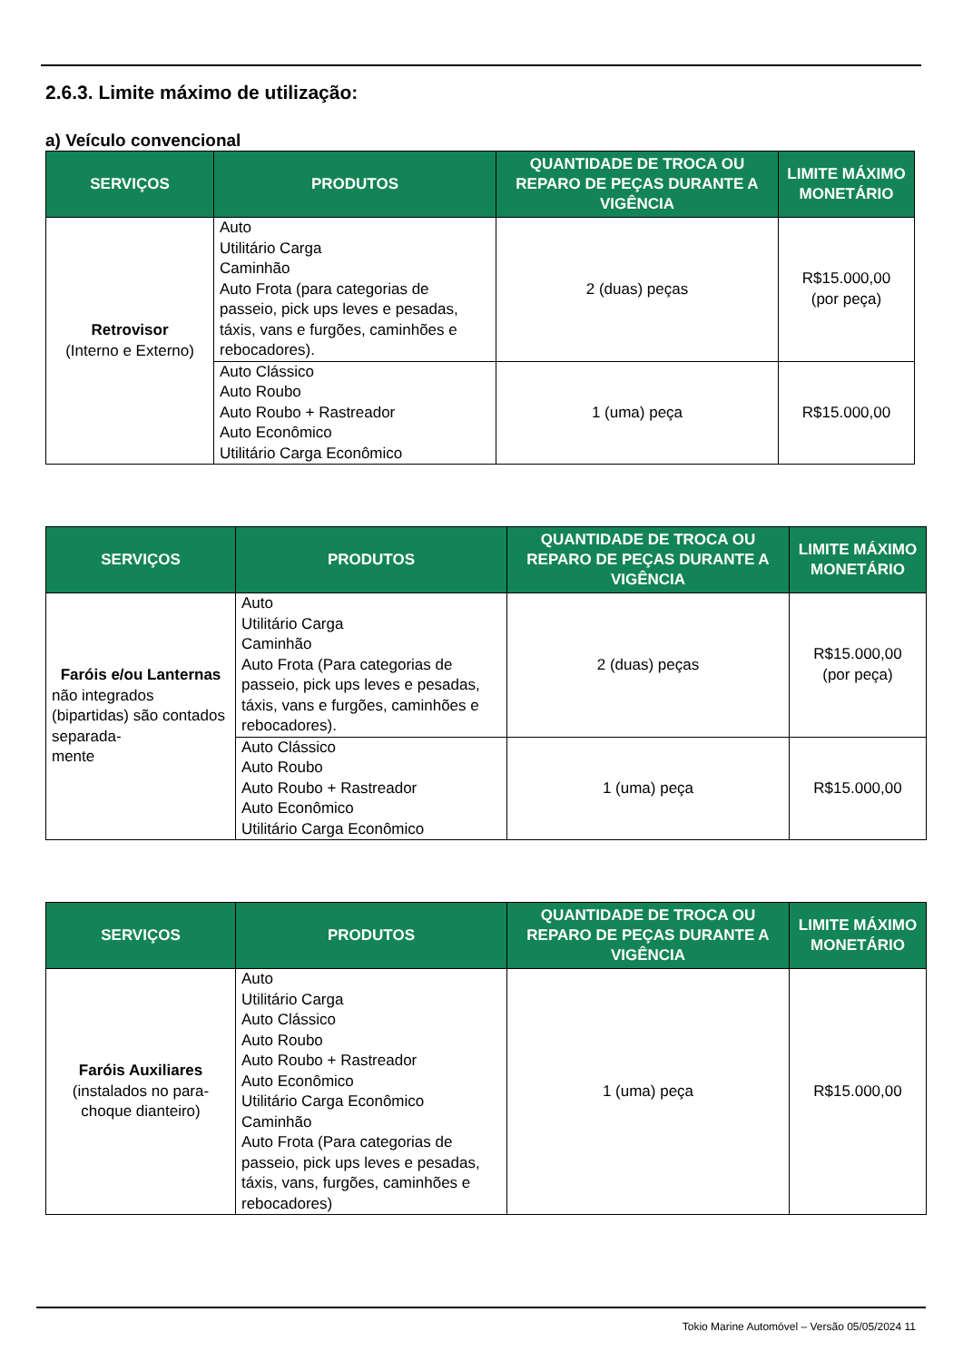2.6.3. Limite máximo de utilização:
a) Veículo convencional
| SERVIÇOS | PRODUTOS | QUANTIDADE DE TROCA OU REPARO DE PEÇAS DURANTE A VIGÊNCIA | LIMITE MÁXIMO MONETÁRIO |
| --- | --- | --- | --- |
| Retrovisor (Interno e Externo) | Auto Utilitário Carga Caminhão Auto Frota (para categorias de passeio, pick ups leves e pesadas, táxis, vans e furgões, caminhões e rebocadores). | 2 (duas) peças | R$15.000,00 (por peça) |
| | Auto Clássico Auto Roubo Auto Roubo + Rastreador Auto Econômico Utilitário Carga Econômico | 1 (uma) peça | R$15.000,00 |
| SERVIÇOS | PRODUTOS | QUANTIDADE DE TROCA OU REPARO DE PEÇAS DURANTE A VIGÊNCIA | LIMITE MÁXIMO MONETÁRIO |
| --- | --- | --- | --- |
| Faróis e/ou Lanternas não integrados (bipartidas) são contados separada- mente | Auto Utilitário Carga Caminhão Auto Frota (Para categorias de passeio, pick ups leves e pesadas, táxis, vans e furgões, caminhões e rebocadores). | 2 (duas) peças | R$15.000,00 (por peça) |
| | Auto Clássico Auto Roubo Auto Roubo + Rastreador Auto Econômico Utilitário Carga Econômico | 1 (uma) peça | R$15.000,00 |
| SERVIÇOS | PRODUTOS | QUANTIDADE DE TROCA OU REPARO DE PEÇAS DURANTE A VIGÊNCIA | LIMITE MÁXIMO MONETÁRIO |
| --- | --- | --- | --- |
| Faróis Auxiliares (instalados no para-choque dianteiro) | Auto Utilitário Carga Auto Clássico Auto Roubo Auto Roubo + Rastreador Auto Econômico Utilitário Carga Econômico Caminhão Auto Frota (Para categorias de passeio, pick ups leves e pesadas, táxis, vans, furgões, caminhões e rebocadores) | 1 (uma) peça | R$15.000,00 |
Tokio Marine Automóvel – Versão 05/05/2024 11